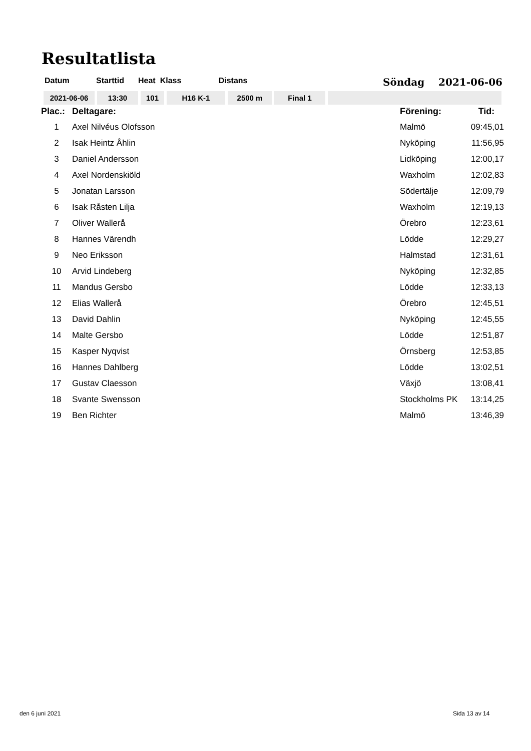Resultatlista
| Datum | Starttid | Heat | Klass | Distans |
Söndag 2021-06-06
| 2021-06-06 | 13:30 | 101 | H16 K-1 | 2500 m | Final 1 | |
| Plac.: | Deltagare: | Förening: | Tid: |
| --- | --- | --- | --- |
| 1 | Axel Nilvéus Olofsson | Malmö | 09:45,01 |
| 2 | Isak Heintz Åhlin | Nyköping | 11:56,95 |
| 3 | Daniel Andersson | Lidköping | 12:00,17 |
| 4 | Axel Nordenskiöld | Waxholm | 12:02,83 |
| 5 | Jonatan Larsson | Södertälje | 12:09,79 |
| 6 | Isak Råsten Lilja | Waxholm | 12:19,13 |
| 7 | Oliver Wallerå | Örebro | 12:23,61 |
| 8 | Hannes Värendh | Lödde | 12:29,27 |
| 9 | Neo Eriksson | Halmstad | 12:31,61 |
| 10 | Arvid Lindeberg | Nyköping | 12:32,85 |
| 11 | Mandus Gersbo | Lödde | 12:33,13 |
| 12 | Elias Wallerå | Örebro | 12:45,51 |
| 13 | David Dahlin | Nyköping | 12:45,55 |
| 14 | Malte Gersbo | Lödde | 12:51,87 |
| 15 | Kasper Nyqvist | Örnsberg | 12:53,85 |
| 16 | Hannes Dahlberg | Lödde | 13:02,51 |
| 17 | Gustav Claesson | Växjö | 13:08,41 |
| 18 | Svante Swensson | Stockholms PK | 13:14,25 |
| 19 | Ben Richter | Malmö | 13:46,39 |
den 6 juni 2021 Sida 13 av 14